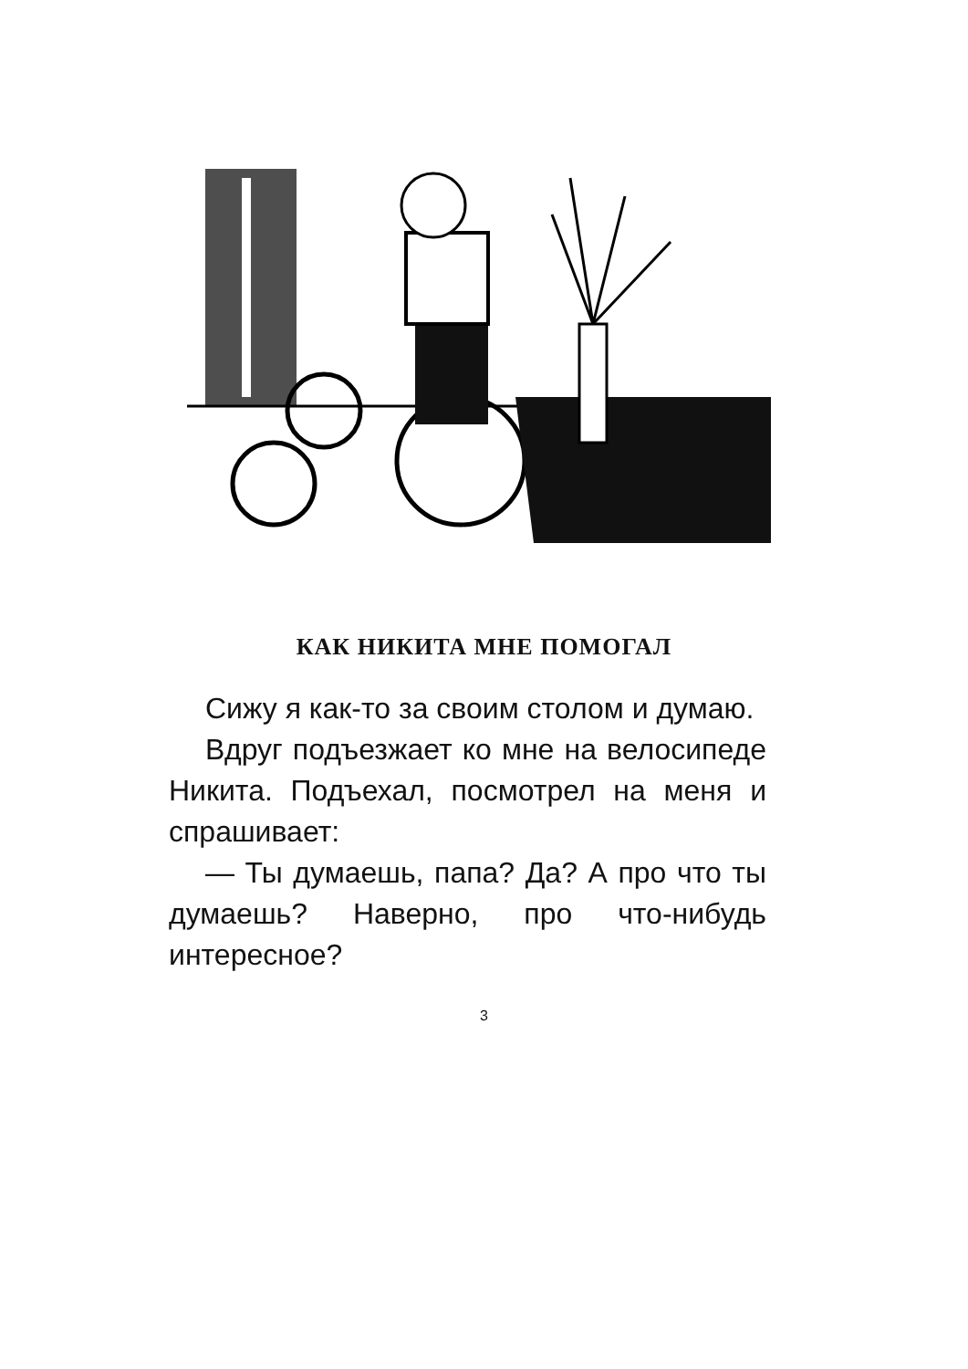КАК НИКИТА МНЕ ПОМОГАЛ
Сижу я как-то за своим столом и думаю.
Вдруг подъезжает ко мне на велосипеде Никита. Подъехал, посмотрел на меня и спрашивает:
— Ты думаешь, папа? Да? А про что ты думаешь? Наверно, про что-нибудь интересное?
3